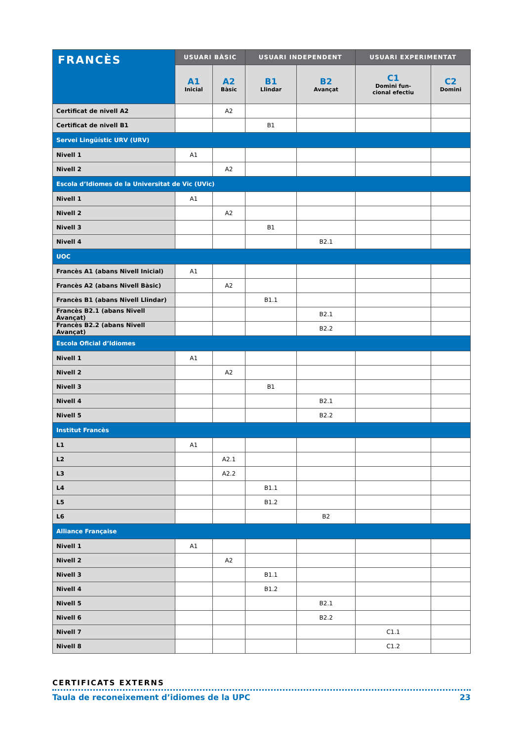| FRANCÈS | USUARI BÀSIC | | USUARI INDEPENDENT | | USUARI EXPERIMENTAT | |
| --- | --- | --- | --- | --- | --- | --- |
| | A1 Inicial | A2 Bàsic | B1 Llindar | B2 Avançat | C1 Domini fun- cional efectiu | C2 Domini |
| Certificat de nivell A2 | | A2 | | | | |
| Certificat de nivell B1 | | | B1 | | | |
| Servei Lingüístic URV (URV) | | | | | | |
| Nivell 1 | A1 | | | | | |
| Nivell 2 | | A2 | | | | |
| Escola d’Idiomes de la Universitat de Vic (UVic) | | | | | | |
| Nivell 1 | A1 | | | | | |
| Nivell 2 | | A2 | | | | |
| Nivell 3 | | | B1 | | | |
| Nivell 4 | | | | B2.1 | | |
| UOC | | | | | | |
| Francès A1 (abans Nivell Inicial) | A1 | | | | | |
| Francès A2 (abans Nivell Bàsic) | | A2 | | | | |
| Francès B1 (abans Nivell Llindar) | | | B1.1 | | | |
| Francès B2.1 (abans Nivell Avançat) | | | | B2.1 | | |
| Francès B2.2 (abans Nivell Avançat) | | | | B2.2 | | |
| Escola Oficial d’Idiomes | | | | | | |
| Nivell 1 | A1 | | | | | |
| Nivell 2 | | A2 | | | | |
| Nivell 3 | | | B1 | | | |
| Nivell 4 | | | | B2.1 | | |
| Nivell 5 | | | | B2.2 | | |
| Institut Francès | | | | | | |
| L1 | A1 | | | | | |
| L2 | | A2.1 | | | | |
| L3 | | A2.2 | | | | |
| L4 | | | B1.1 | | | |
| L5 | | | B1.2 | | | |
| L6 | | | | B2 | | |
| Alliance Française | | | | | | |
| Nivell 1 | A1 | | | | | |
| Nivell 2 | | A2 | | | | |
| Nivell 3 | | | B1.1 | | | |
| Nivell 4 | | | B1.2 | | | |
| Nivell 5 | | | | B2.1 | | |
| Nivell 6 | | | | B2.2 | | |
| Nivell 7 | | | | | C1.1 | |
| Nivell 8 | | | | | C1.2 | |
CERTIFICATS EXTERNS
Taula de reconeixement d’idiomes de la UPC 23